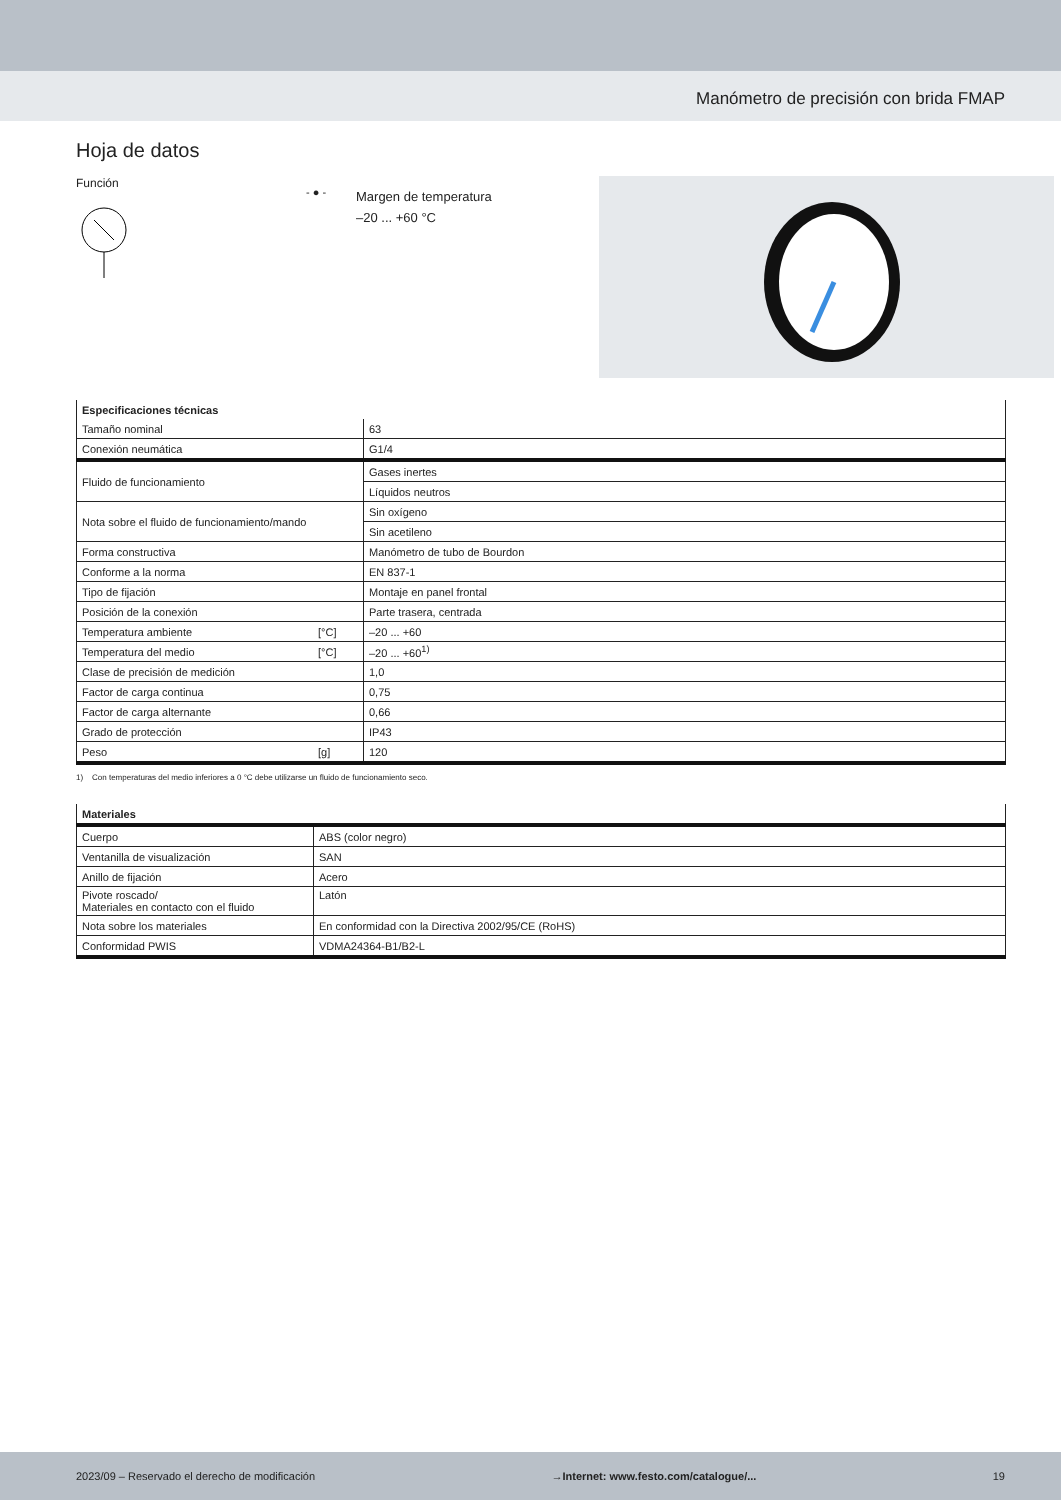Manómetro de precisión con brida FMAP
Hoja de datos
Función
- ● -
Margen de temperatura
–20 ... +60 °C
| Especificaciones técnicas | | | |
| --- | --- | --- | --- |
| Tamaño nominal | | 63 | |
| Conexión neumática | | G1/4 | |
| Fluido de funcionamiento | | Gases inertes | |
| | | Líquidos neutros | |
| Nota sobre el fluido de funcionamiento/mando | | Sin oxígeno | |
| | | Sin acetileno | |
| Forma constructiva | | Manómetro de tubo de Bourdon | |
| Conforme a la norma | | EN 837-1 | |
| Tipo de fijación | | Montaje en panel frontal | |
| Posición de la conexión | | Parte trasera, centrada | |
| Temperatura ambiente | [°C] | –20 ... +60 | |
| Temperatura del medio | [°C] | –20 ... +60<sup>1)</sup> | |
| Clase de precisión de medición | | 1,0 | |
| Factor de carga continua | | 0,75 | |
| Factor de carga alternante | | 0,66 | |
| Grado de protección | | IP43 | |
| Peso | [g] | 120 | |
1) Con temperaturas del medio inferiores a 0 °C debe utilizarse un fluido de funcionamiento seco.
| Materiales | |
| --- | --- |
| Cuerpo | ABS (color negro) |
| Ventanilla de visualización | SAN |
| Anillo de fijación | Acero |
| Pivote roscado/ Materiales en contacto con el fluido | Latón |
| Nota sobre los materiales | En conformidad con la Directiva 2002/95/CE (RoHS) |
| Conformidad PWIS | VDMA24364-B1/B2-L |
2023/09 – Reservado el derecho de modificación →Internet: www.festo.com/catalogue/... 19